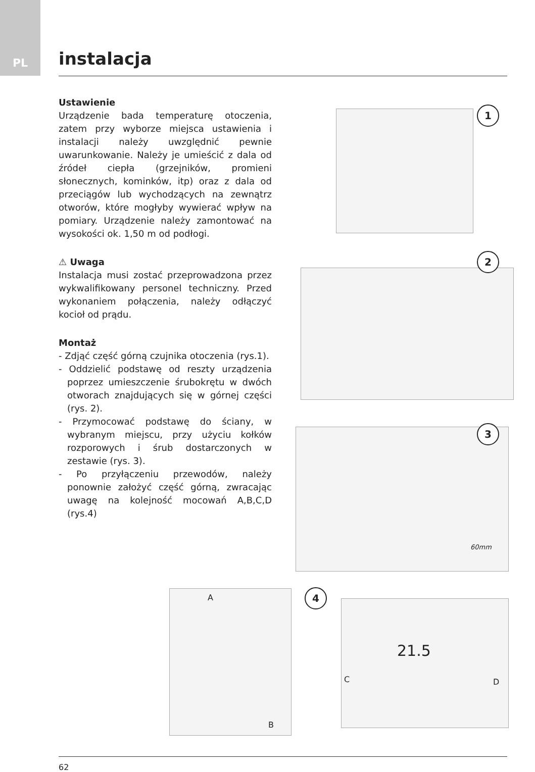PL instalacja
Ustawienie
Urządzenie bada temperaturę otoczenia, zatem przy wyborze miejsca ustawienia i instalacji należy uwzględnić pewnie uwarunkowanie. Należy je umieścić z dala od źródeł ciepła (grzejników, promieni słonecznych, kominków, itp) oraz z dala od przeciągów lub wychodzących na zewnątrz otworów, które mogłyby wywierać wpływ na pomiary. Urządzenie należy zamontować na wysokości ok. 1,50 m od podłogi.
⚠ Uwaga
Instalacja musi zostać przeprowadzona przez wykwalifikowany personel techniczny. Przed wykonaniem połączenia, należy odłączyć kocioł od prądu.
Montaż
- Zdjąć część górną czujnika otoczenia (rys.1).
- Oddzielić podstawę od reszty urządzenia poprzez umieszczenie śrubokrętu w dwóch otworach znajdujących się w górnej części (rys. 2).
- Przymocować podstawę do ściany, w wybranym miejscu, przy użyciu kołków rozporowych i śrub dostarczonych w zestawie (rys. 3).
- Po przyłączeniu przewodów, należy ponownie założyć część górną, zwracając uwagę na kolejność mocowań A,B,C,D (rys.4)
1
2
60mm 3
A
B
4
C D
21.5
62